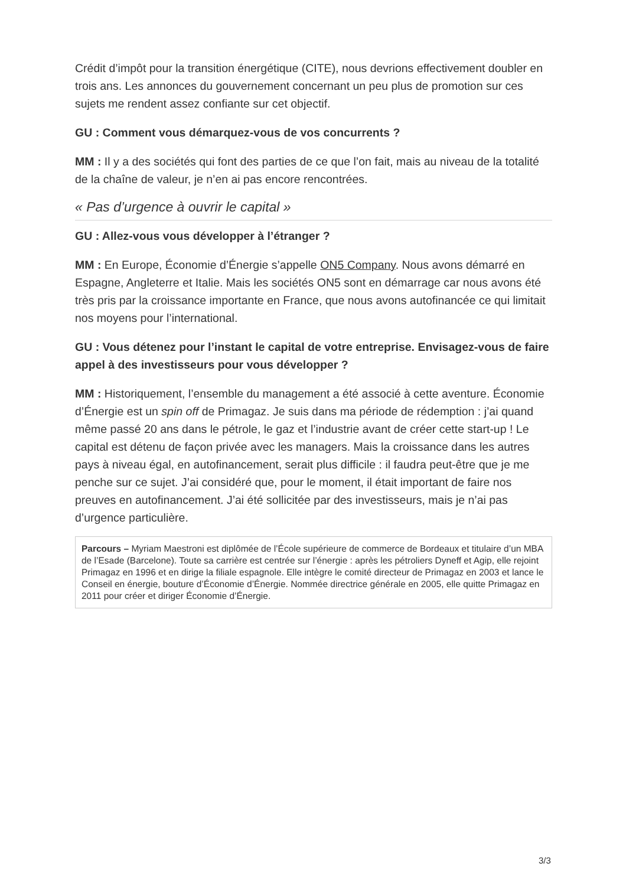Crédit d’impôt pour la transition énergétique (CITE), nous devrions effectivement doubler en trois ans. Les annonces du gouvernement concernant un peu plus de promotion sur ces sujets me rendent assez confiante sur cet objectif.
GU : Comment vous démarquez-vous de vos concurrents ?
MM : Il y a des sociétés qui font des parties de ce que l’on fait, mais au niveau de la totalité de la chaîne de valeur, je n’en ai pas encore rencontrées.
« Pas d’urgence à ouvrir le capital »
GU : Allez-vous vous développer à l’étranger ?
MM : En Europe, Économie d’Énergie s’appelle ON5 Company. Nous avons démarré en Espagne, Angleterre et Italie. Mais les sociétés ON5 sont en démarrage car nous avons été très pris par la croissance importante en France, que nous avons autofinancée ce qui limitait nos moyens pour l’international.
GU : Vous détenez pour l’instant le capital de votre entreprise. Envisagez-vous de faire appel à des investisseurs pour vous développer ?
MM : Historiquement, l’ensemble du management a été associé à cette aventure. Économie d’Énergie est un spin off de Primagaz. Je suis dans ma période de rédemption : j’ai quand même passé 20 ans dans le pétrole, le gaz et l’industrie avant de créer cette start-up ! Le capital est détenu de façon privée avec les managers. Mais la croissance dans les autres pays à niveau égal, en autofinancement, serait plus difficile : il faudra peut-être que je me penche sur ce sujet. J’ai considéré que, pour le moment, il était important de faire nos preuves en autofinancement. J’ai été sollicitée par des investisseurs, mais je n’ai pas d’urgence particulière.
Parcours – Myriam Maestroni est diplômée de l’École supérieure de commerce de Bordeaux et titulaire d’un MBA de l’Esade (Barcelone). Toute sa carrière est centrée sur l’énergie : après les pétroliers Dyneff et Agip, elle rejoint Primagaz en 1996 et en dirige la filiale espagnole. Elle intègre le comité directeur de Primagaz en 2003 et lance le Conseil en énergie, bouture d’Économie d’Énergie. Nommée directrice générale en 2005, elle quitte Primagaz en 2011 pour créer et diriger Économie d’Énergie.
3/3